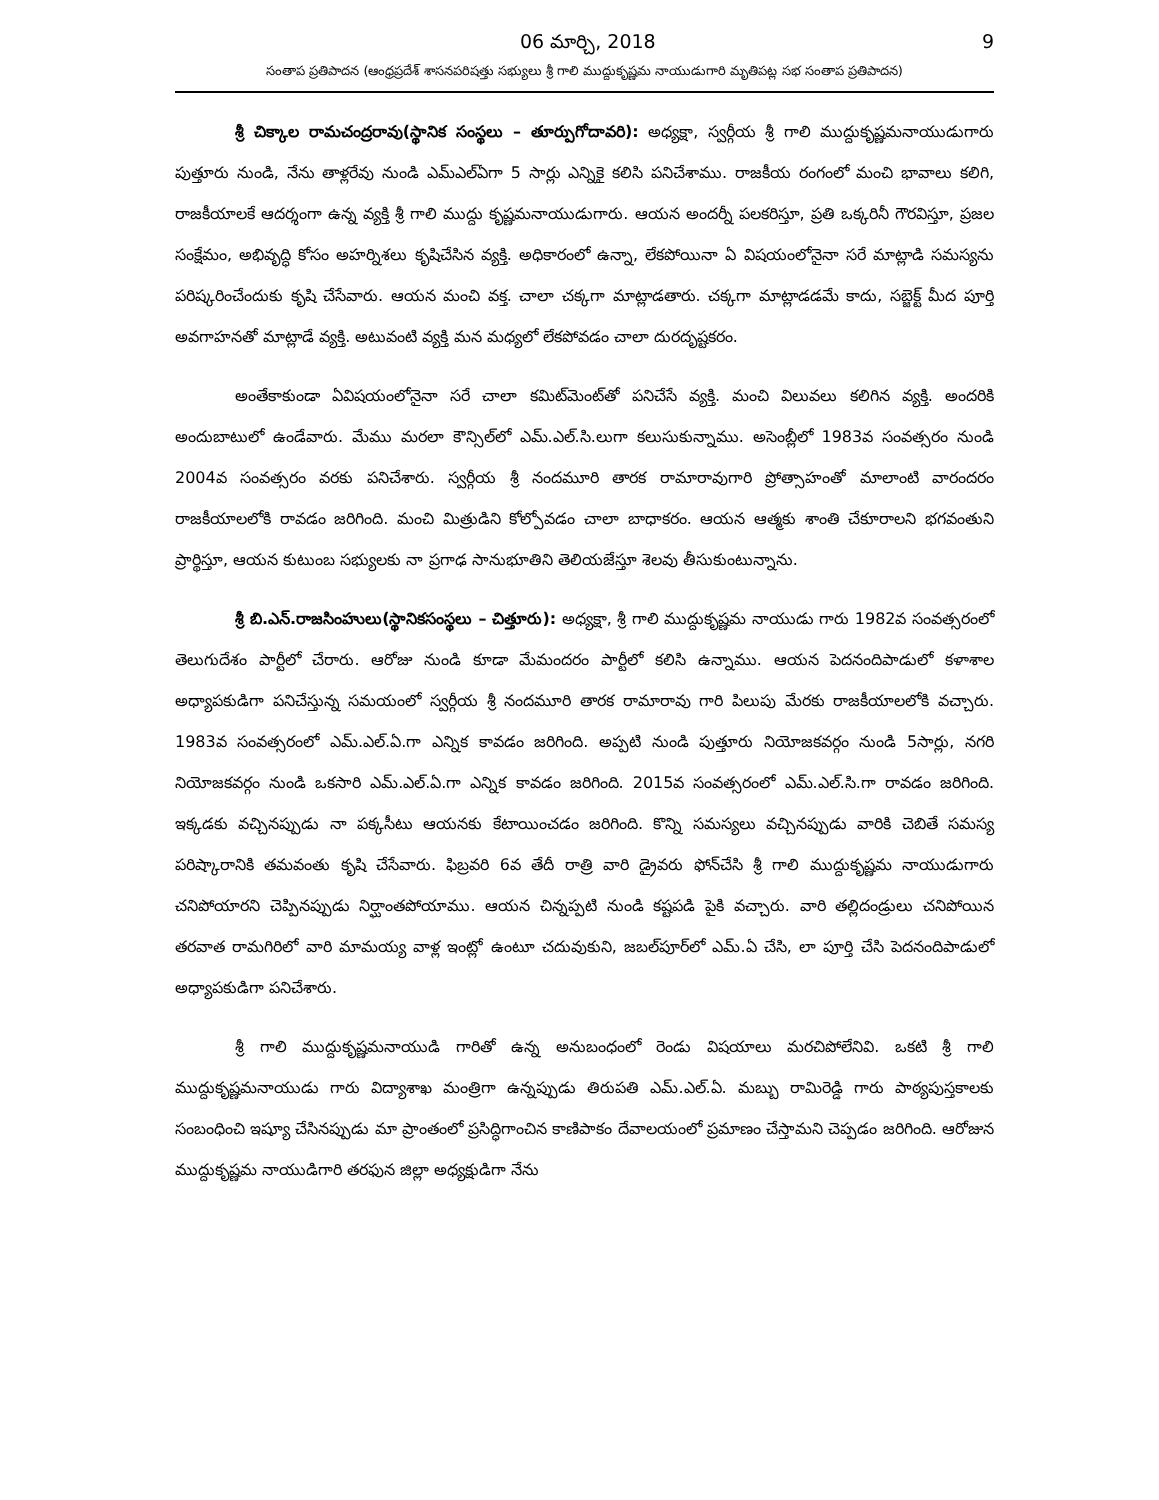06 మార్చి, 2018 9
సంతాప ప్రతిపాదన (ఆంధ్రప్రదేశ్ శాసనపరిషత్తు సభ్యులు శ్రీ గాలి ముద్దుకృష్ణమ నాయుడుగారి మృతిపట్ల సభ సంతాప ప్రతిపాదన)
శ్రీ చిక్కాల రామచంద్రరావు(స్థానిక సంస్థలు – తూర్పుగోదావరి): అధ్యక్షా, స్వర్గీయ శ్రీ గాలి ముద్దుకృష్ణమనాయుడుగారు పుత్తూరు నుండి, నేను తాళ్లరేవు నుండి ఎమ్ఎల్ఏగా 5 సార్లు ఎన్నికై కలిసి పనిచేశాము. రాజకీయ రంగంలో మంచి భావాలు కలిగి, రాజకీయాలకే ఆదర్శంగా ఉన్న వ్యక్తి శ్రీ గాలి ముద్దు కృష్ణమనాయుడుగారు. ఆయన అందర్నీ పలకరిస్తూ, ప్రతి ఒక్కరినీ గౌరవిస్తూ, ప్రజల సంక్షేమం, అభివృద్ధి కోసం అహర్నిశలు కృషిచేసిన వ్యక్తి. అధికారంలో ఉన్నా, లేకపోయినా ఏ విషయంలోనైనా సరే మాట్లాడి సమస్యను పరిష్కరించేందుకు కృషి చేసేవారు. ఆయన మంచి వక్త. చాలా చక్కగా మాట్లాడతారు. చక్కగా మాట్లాడడమే కాదు, సబ్జెక్ట్ మీద పూర్తి అవగాహనతో మాట్లాడే వ్యక్తి. అటువంటి వ్యక్తి మన మధ్యలో లేకపోవడం చాలా దురదృష్టకరం.
అంతేకాకుండా ఏవిషయంలోనైనా సరే చాలా కమిట్‌మెంట్‌తో పనిచేసే వ్యక్తి. మంచి విలువలు కలిగిన వ్యక్తి. అందరికి అందుబాటులో ఉండేవారు. మేము మరలా కౌన్సిల్‌లో ఎమ్.ఎల్.సి.లుగా కలుసుకున్నాము. అసెంబ్లీలో 1983వ సంవత్సరం నుండి 2004వ సంవత్సరం వరకు పనిచేశారు. స్వర్గీయ శ్రీ నందమూరి తారక రామారావుగారి ప్రోత్సాహంతో మాలాంటి వారందరం రాజకీయాలలోకి రావడం జరిగింది. మంచి మిత్రుడిని కోల్పోవడం చాలా బాధాకరం. ఆయన ఆత్మకు శాంతి చేకూరాలని భగవంతుని ప్రార్థిస్తూ, ఆయన కుటుంబ సభ్యులకు నా ప్రగాఢ సానుభూతిని తెలియజేస్తూ శెలవు తీసుకుంటున్నాను.
శ్రీ బి.ఎన్.రాజసింహులు(స్థానికసంస్థలు – చిత్తూరు): అధ్యక్షా, శ్రీ గాలి ముద్దుకృష్ణమ నాయుడు గారు 1982వ సంవత్సరంలో తెలుగుదేశం పార్టీలో చేరారు. ఆరోజు నుండి కూడా మేమందరం పార్టీలో కలిసి ఉన్నాము. ఆయన పెదనందిపాడులో కళాశాల అధ్యాపకుడిగా పనిచేస్తున్న సమయంలో స్వర్గీయ శ్రీ నందమూరి తారక రామారావు గారి పిలుపు మేరకు రాజకీయాలలోకి వచ్చారు. 1983వ సంవత్సరంలో ఎమ్.ఎల్.ఏ.గా ఎన్నిక కావడం జరిగింది. అప్పటి నుండి పుత్తూరు నియోజకవర్గం నుండి 5సార్లు, నగరి నియోజకవర్గం నుండి ఒకసారి ఎమ్.ఎల్.ఏ.గా ఎన్నిక కావడం జరిగింది. 2015వ సంవత్సరంలో ఎమ్.ఎల్.సి.గా రావడం జరిగింది. ఇక్కడకు వచ్చినప్పుడు నా పక్కసీటు ఆయనకు కేటాయించడం జరిగింది. కొన్ని సమస్యలు వచ్చినప్పుడు వారికి చెబితే సమస్య పరిష్కారానికి తమవంతు కృషి చేసేవారు. ఫిబ్రవరి 6వ తేదీ రాత్రి వారి డ్రైవరు ఫోన్‌చేసి శ్రీ గాలి ముద్దుకృష్ణమ నాయుడుగారు చనిపోయారని చెప్పినప్పుడు నిర్ఘాంతపోయాము. ఆయన చిన్నప్పటి నుండి కష్టపడి పైకి వచ్చారు. వారి తల్లిదండ్రులు చనిపోయిన తరవాత రామగిరిలో వారి మామయ్య వాళ్ల ఇంట్లో ఉంటూ చదువుకుని, జబల్‌పూర్‌లో ఎమ్.ఏ చేసి, లా పూర్తి చేసి పెదనందిపాడులో అధ్యాపకుడిగా పనిచేశారు.
శ్రీ గాలి ముద్దుకృష్ణమనాయుడి గారితో ఉన్న అనుబంధంలో రెండు విషయాలు మరచిపోలేనివి. ఒకటి శ్రీ గాలి ముద్దుకృష్ణమనాయుడు గారు విద్యాశాఖ మంత్రిగా ఉన్నప్పుడు తిరుపతి ఎమ్.ఎల్.ఏ. మబ్బు రామిరెడ్డి గారు పాఠ్యపుస్తకాలకు సంబంధించి ఇష్యూ చేసినప్పుడు మా ప్రాంతంలో ప్రసిద్ధిగాంచిన కాణిపాకం దేవాలయంలో ప్రమాణం చేస్తామని చెప్పడం జరిగింది. ఆరోజున ముద్దుకృష్ణమ నాయుడిగారి తరఫున జిల్లా అధ్యక్షుడిగా నేను